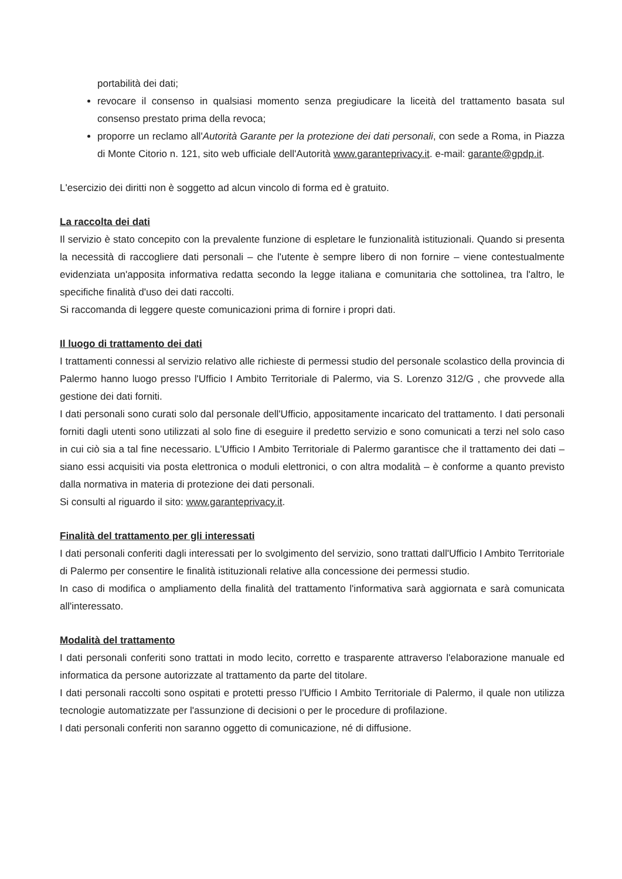portabilità dei dati;
revocare il consenso in qualsiasi momento senza pregiudicare la liceità del trattamento basata sul consenso prestato prima della revoca;
proporre un reclamo all'Autorità Garante per la protezione dei dati personali, con sede a Roma, in Piazza di Monte Citorio n. 121, sito web ufficiale dell'Autorità www.garanteprivacy.it. e-mail: garante@gpdp.it.
L'esercizio dei diritti non è soggetto ad alcun vincolo di forma ed è gratuito.
La raccolta dei dati
Il servizio è stato concepito con la prevalente funzione di espletare le funzionalità istituzionali. Quando si presenta la necessità di raccogliere dati personali – che l'utente è sempre libero di non fornire – viene contestualmente evidenziata un'apposita informativa redatta secondo la legge italiana e comunitaria che sottolinea, tra l'altro, le specifiche finalità d'uso dei dati raccolti.
Si raccomanda di leggere queste comunicazioni prima di fornire i propri dati.
Il luogo di trattamento dei dati
I trattamenti connessi al servizio relativo alle richieste di permessi studio del personale scolastico della provincia di Palermo hanno luogo presso l'Ufficio I Ambito Territoriale di Palermo, via S. Lorenzo 312/G , che provvede alla gestione dei dati forniti.
I dati personali sono curati solo dal personale dell'Ufficio, appositamente incaricato del trattamento. I dati personali forniti dagli utenti sono utilizzati al solo fine di eseguire il predetto servizio e sono comunicati a terzi nel solo caso in cui ciò sia a tal fine necessario. L'Ufficio I Ambito Territoriale di Palermo garantisce che il trattamento dei dati – siano essi acquisiti via posta elettronica o moduli elettronici, o con altra modalità – è conforme a quanto previsto dalla normativa in materia di protezione dei dati personali.
Si consulti al riguardo il sito: www.garanteprivacy.it.
Finalità del trattamento per gli interessati
I dati personali conferiti dagli interessati per lo svolgimento del servizio, sono trattati dall'Ufficio I Ambito Territoriale di Palermo per consentire le finalità istituzionali relative alla concessione dei permessi studio.
In caso di modifica o ampliamento della finalità del trattamento l'informativa sarà aggiornata e sarà comunicata all'interessato.
Modalità del trattamento
I dati personali conferiti sono trattati in modo lecito, corretto e trasparente attraverso l'elaborazione manuale ed informatica da persone autorizzate al trattamento da parte del titolare.
I dati personali raccolti sono ospitati e protetti presso l'Ufficio I Ambito Territoriale di Palermo, il quale non utilizza tecnologie automatizzate per l'assunzione di decisioni o per le procedure di profilazione.
I dati personali conferiti non saranno oggetto di comunicazione, né di diffusione.